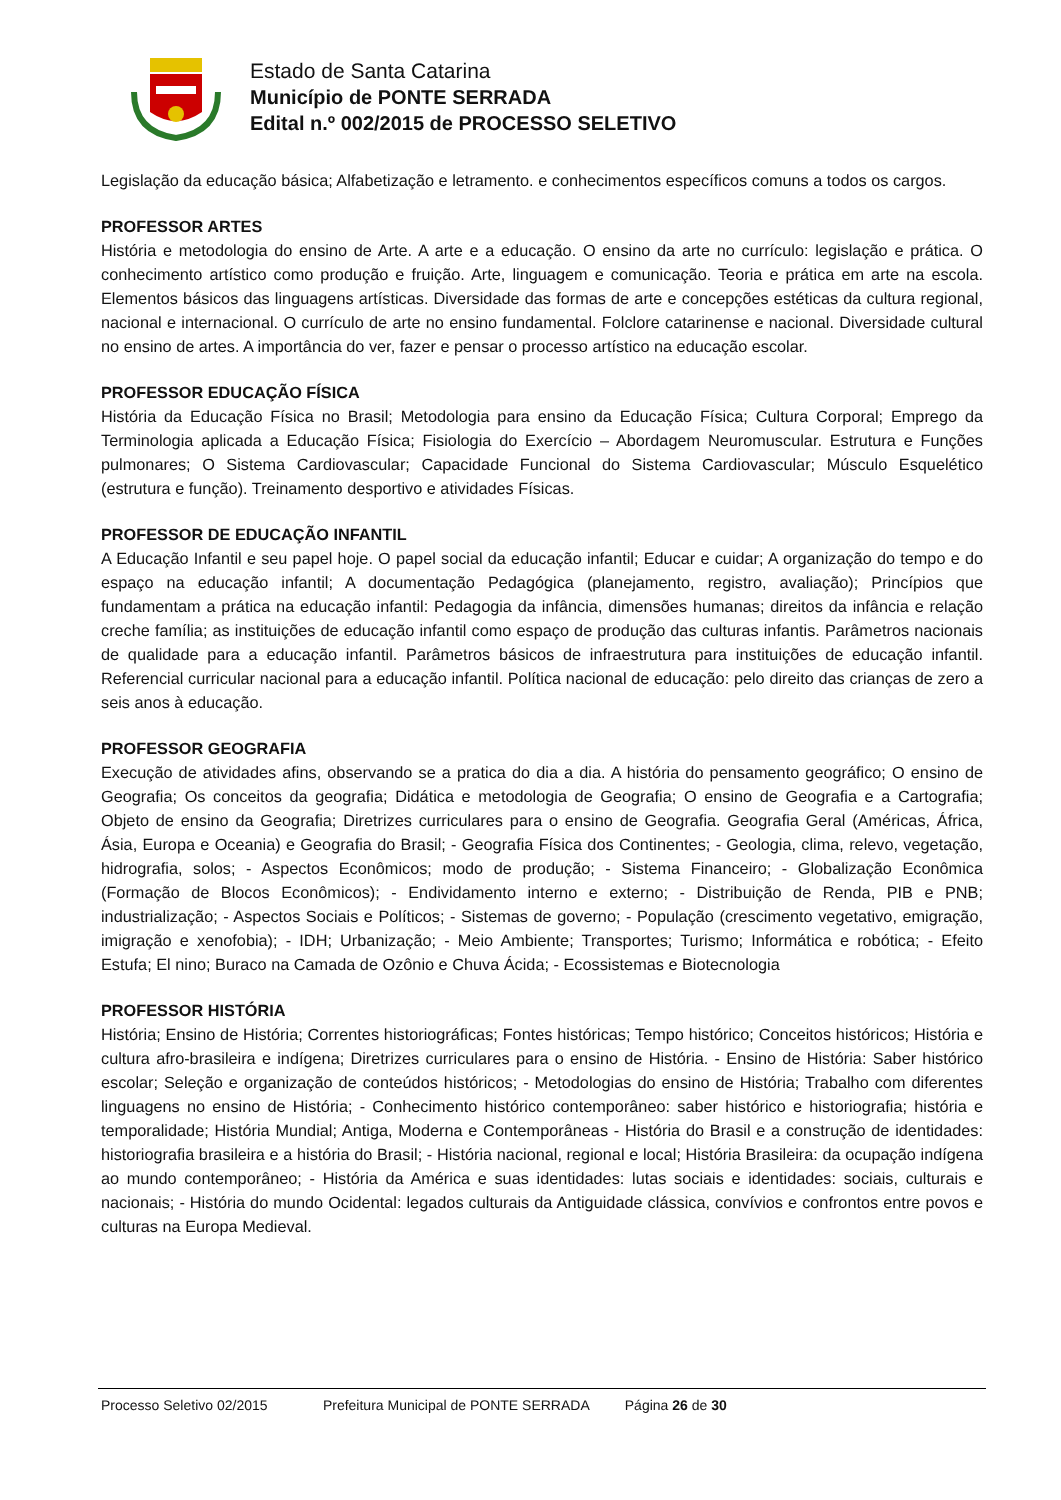Estado de Santa Catarina
Município de PONTE SERRADA
Edital n.º 002/2015 de PROCESSO SELETIVO
Legislação da educação básica; Alfabetização e letramento. e conhecimentos específicos comuns a todos os cargos.
PROFESSOR ARTES
História e metodologia do ensino de Arte. A arte e a educação. O ensino da arte no currículo: legislação e prática. O conhecimento artístico como produção e fruição. Arte, linguagem e comunicação. Teoria e prática em arte na escola. Elementos básicos das linguagens artísticas. Diversidade das formas de arte e concepções estéticas da cultura regional, nacional e internacional. O currículo de arte no ensino fundamental. Folclore catarinense e nacional. Diversidade cultural no ensino de artes. A importância do ver, fazer e pensar o processo artístico na educação escolar.
PROFESSOR EDUCAÇÃO FÍSICA
História da Educação Física no Brasil; Metodologia para ensino da Educação Física; Cultura Corporal; Emprego da Terminologia aplicada a Educação Física; Fisiologia do Exercício – Abordagem Neuromuscular. Estrutura e Funções pulmonares; O Sistema Cardiovascular; Capacidade Funcional do Sistema Cardiovascular; Músculo Esquelético (estrutura e função). Treinamento desportivo e atividades Físicas.
PROFESSOR DE EDUCAÇÃO INFANTIL
A Educação Infantil e seu papel hoje. O papel social da educação infantil; Educar e cuidar; A organização do tempo e do espaço na educação infantil; A documentação Pedagógica (planejamento, registro, avaliação); Princípios que fundamentam a prática na educação infantil: Pedagogia da infância, dimensões humanas; direitos da infância e relação creche família; as instituições de educação infantil como espaço de produção das culturas infantis. Parâmetros nacionais de qualidade para a educação infantil. Parâmetros básicos de infraestrutura para instituições de educação infantil. Referencial curricular nacional para a educação infantil. Política nacional de educação: pelo direito das crianças de zero a seis anos à educação.
PROFESSOR GEOGRAFIA
Execução de atividades afins, observando se a pratica do dia a dia. A história do pensamento geográfico; O ensino de Geografia; Os conceitos da geografia; Didática e metodologia de Geografia; O ensino de Geografia e a Cartografia; Objeto de ensino da Geografia; Diretrizes curriculares para o ensino de Geografia. Geografia Geral (Américas, África, Ásia, Europa e Oceania) e Geografia do Brasil; - Geografia Física dos Continentes; - Geologia, clima, relevo, vegetação, hidrografia, solos; - Aspectos Econômicos; modo de produção; - Sistema Financeiro; - Globalização Econômica (Formação de Blocos Econômicos); - Endividamento interno e externo; - Distribuição de Renda, PIB e PNB; industrialização; - Aspectos Sociais e Políticos; - Sistemas de governo; - População (crescimento vegetativo, emigração, imigração e xenofobia); - IDH; Urbanização; - Meio Ambiente; Transportes; Turismo; Informática e robótica; - Efeito Estufa; El nino; Buraco na Camada de Ozônio e Chuva Ácida; - Ecossistemas e Biotecnologia
PROFESSOR HISTÓRIA
História; Ensino de História; Correntes historiográficas; Fontes históricas; Tempo histórico; Conceitos históricos; História e cultura afro-brasileira e indígena; Diretrizes curriculares para o ensino de História. - Ensino de História: Saber histórico escolar; Seleção e organização de conteúdos históricos; - Metodologias do ensino de História; Trabalho com diferentes linguagens no ensino de História; - Conhecimento histórico contemporâneo: saber histórico e historiografia; história e temporalidade; História Mundial; Antiga, Moderna e Contemporâneas - História do Brasil e a construção de identidades: historiografia brasileira e a história do Brasil; - História nacional, regional e local; História Brasileira: da ocupação indígena ao mundo contemporâneo; - História da América e suas identidades: lutas sociais e identidades: sociais, culturais e nacionais; - História do mundo Ocidental: legados culturais da Antiguidade clássica, convívios e confrontos entre povos e culturas na Europa Medieval.
Processo Seletivo 02/2015 Prefeitura Municipal de PONTE SERRADA Página 26 de 30